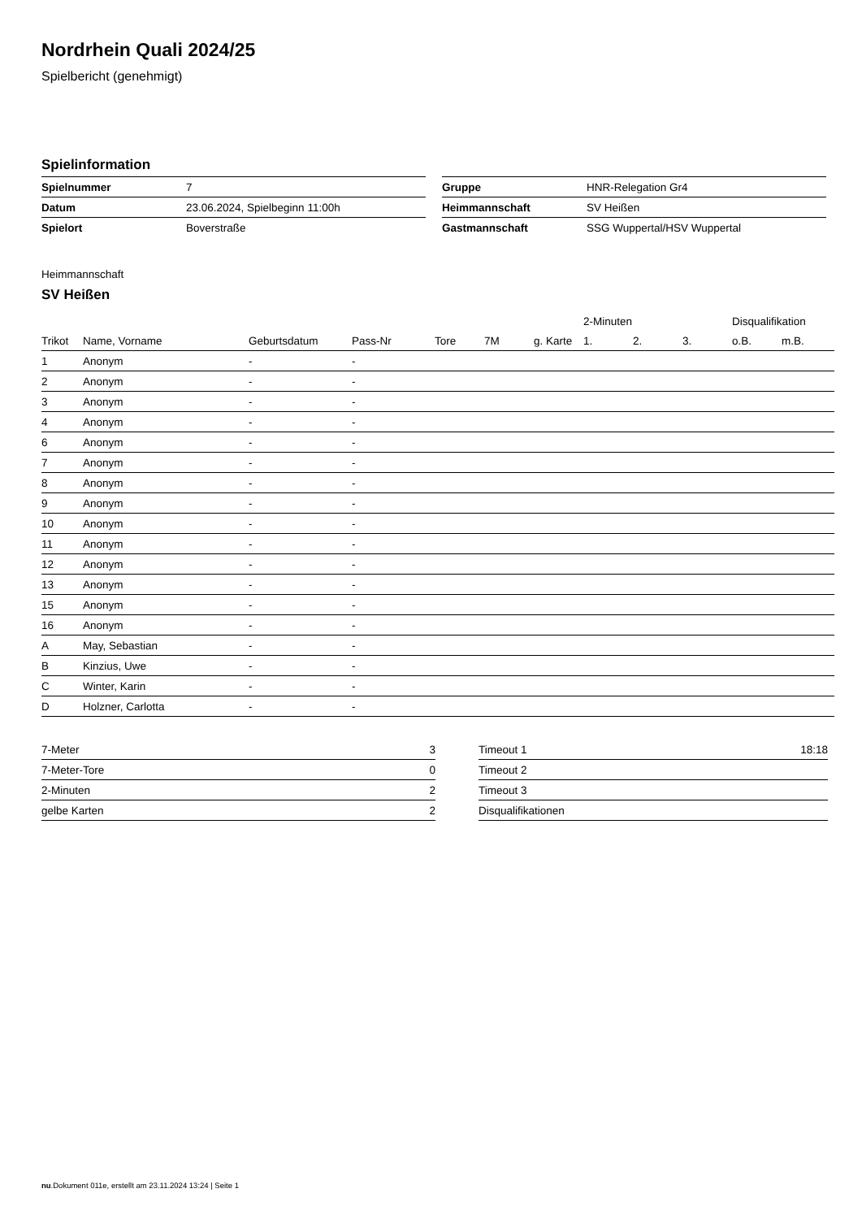Nordrhein Quali 2024/25
Spielbericht (genehmigt)
Spielinformation
| Spielnummer | 7 |
| Datum | 23.06.2024, Spielbeginn 11:00h |
| Spielort | Boverstraße |
| Gruppe | HNR-Relegation Gr4 |
| Heimmannschaft | SV Heißen |
| Gastmannschaft | SSG Wuppertal/HSV Wuppertal |
Heimmannschaft
SV Heißen
| | | | | | | | 2-Minuten | | | Disqualifikation | |
| --- | --- | --- | --- | --- | --- | --- | --- | --- | --- | --- | --- |
| Trikot | Name, Vorname | Geburtsdatum | Pass-Nr | Tore | 7M | g. Karte | 1. | 2. | 3. | o.B. | m.B. |
| 1 | Anonym | - | - | | | | | | | | |
| 2 | Anonym | - | - | | | | | | | | |
| 3 | Anonym | - | - | | | | | | | | |
| 4 | Anonym | - | - | | | | | | | | |
| 6 | Anonym | - | - | | | | | | | | |
| 7 | Anonym | - | - | | | | | | | | |
| 8 | Anonym | - | - | | | | | | | | |
| 9 | Anonym | - | - | | | | | | | | |
| 10 | Anonym | - | - | | | | | | | | |
| 11 | Anonym | - | - | | | | | | | | |
| 12 | Anonym | - | - | | | | | | | | |
| 13 | Anonym | - | - | | | | | | | | |
| 15 | Anonym | - | - | | | | | | | | |
| 16 | Anonym | - | - | | | | | | | | |
| A | May, Sebastian | - | - | | | | | | | | |
| B | Kinzius, Uwe | - | - | | | | | | | | |
| C | Winter, Karin | - | - | | | | | | | | |
| D | Holzner, Carlotta | - | - | | | | | | | | |
| 7-Meter | 3 |
| 7-Meter-Tore | 0 |
| 2-Minuten | 2 |
| gelbe Karten | 2 |
| Timeout 1 | 18:18 |
| Timeout 2 | |
| Timeout 3 | |
| Disqualifikationen | |
nu.Dokument 011e, erstellt am 23.11.2024 13:24 | Seite 1